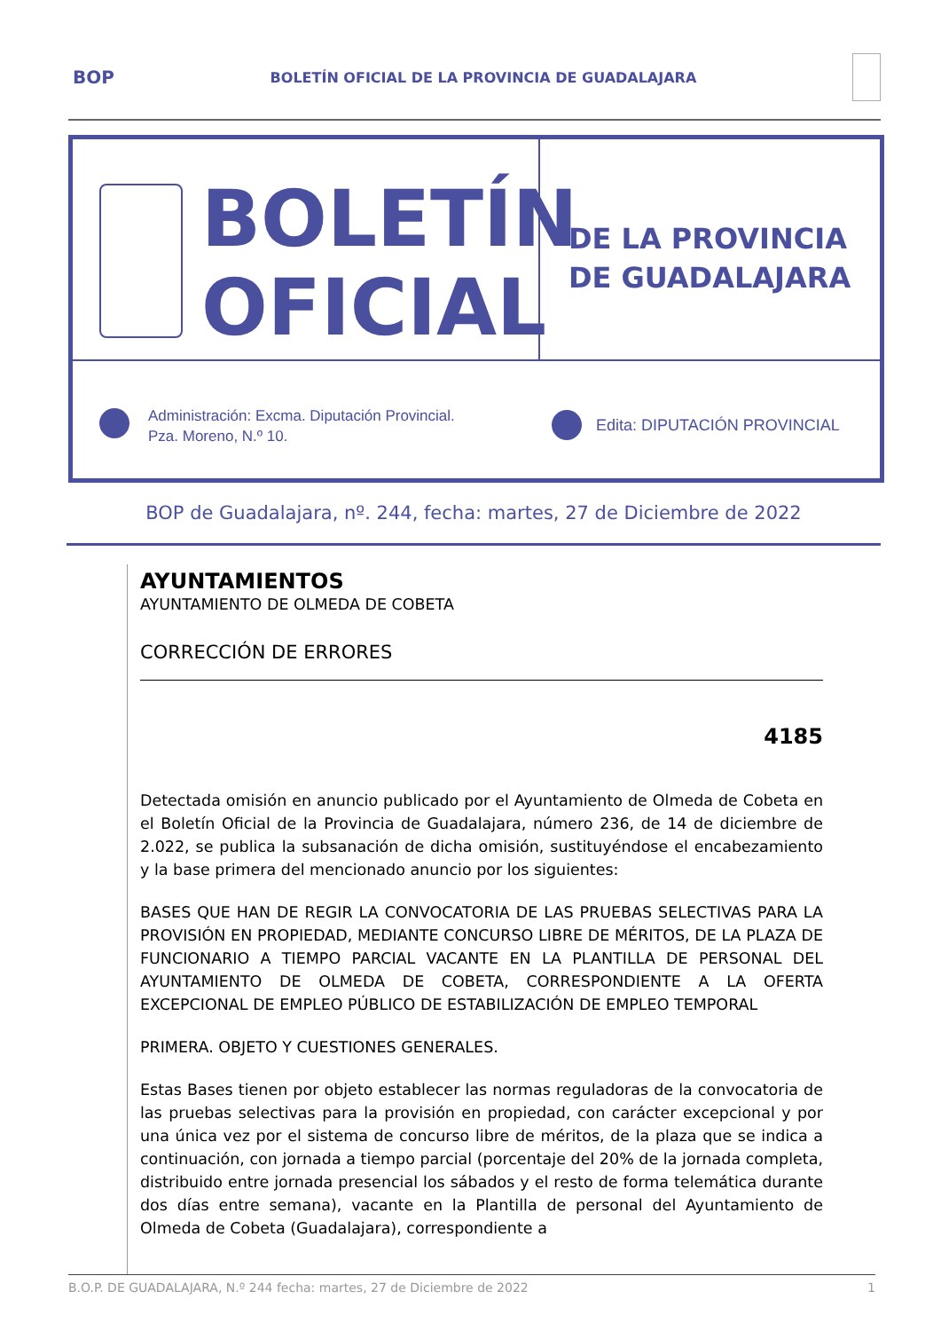BOP BOLETÍN OFICIAL DE LA PROVINCIA DE GUADALAJARA
BOLETÍN
OFICIAL
DE LA PROVINCIA
DE GUADALAJARA
Administración: Excma. Diputación Provincial.
Pza. Moreno, N.º 10.
Edita: DIPUTACIÓN PROVINCIAL
BOP de Guadalajara, nº. 244, fecha: martes, 27 de Diciembre de 2022
AYUNTAMIENTOS
AYUNTAMIENTO DE OLMEDA DE COBETA
CORRECCIÓN DE ERRORES
4185
Detectada omisión en anuncio publicado por el Ayuntamiento de Olmeda de Cobeta en el Boletín Oficial de la Provincia de Guadalajara, número 236, de 14 de diciembre de 2.022, se publica la subsanación de dicha omisión, sustituyéndose el encabezamiento y la base primera del mencionado anuncio por los siguientes:
BASES QUE HAN DE REGIR LA CONVOCATORIA DE LAS PRUEBAS SELECTIVAS PARA LA PROVISIÓN EN PROPIEDAD, MEDIANTE CONCURSO LIBRE DE MÉRITOS, DE LA PLAZA DE FUNCIONARIO A TIEMPO PARCIAL VACANTE EN LA PLANTILLA DE PERSONAL DEL AYUNTAMIENTO DE OLMEDA DE COBETA, CORRESPONDIENTE A LA OFERTA EXCEPCIONAL DE EMPLEO PÚBLICO DE ESTABILIZACIÓN DE EMPLEO TEMPORAL
PRIMERA. OBJETO Y CUESTIONES GENERALES.
Estas Bases tienen por objeto establecer las normas reguladoras de la convocatoria de las pruebas selectivas para la provisión en propiedad, con carácter excepcional y por una única vez por el sistema de concurso libre de méritos, de la plaza que se indica a continuación, con jornada a tiempo parcial (porcentaje del 20% de la jornada completa, distribuido entre jornada presencial los sábados y el resto de forma telemática durante dos días entre semana), vacante en la Plantilla de personal del Ayuntamiento de Olmeda de Cobeta (Guadalajara), correspondiente a
B.O.P. DE GUADALAJARA, N.º 244 fecha: martes, 27 de Diciembre de 2022 1